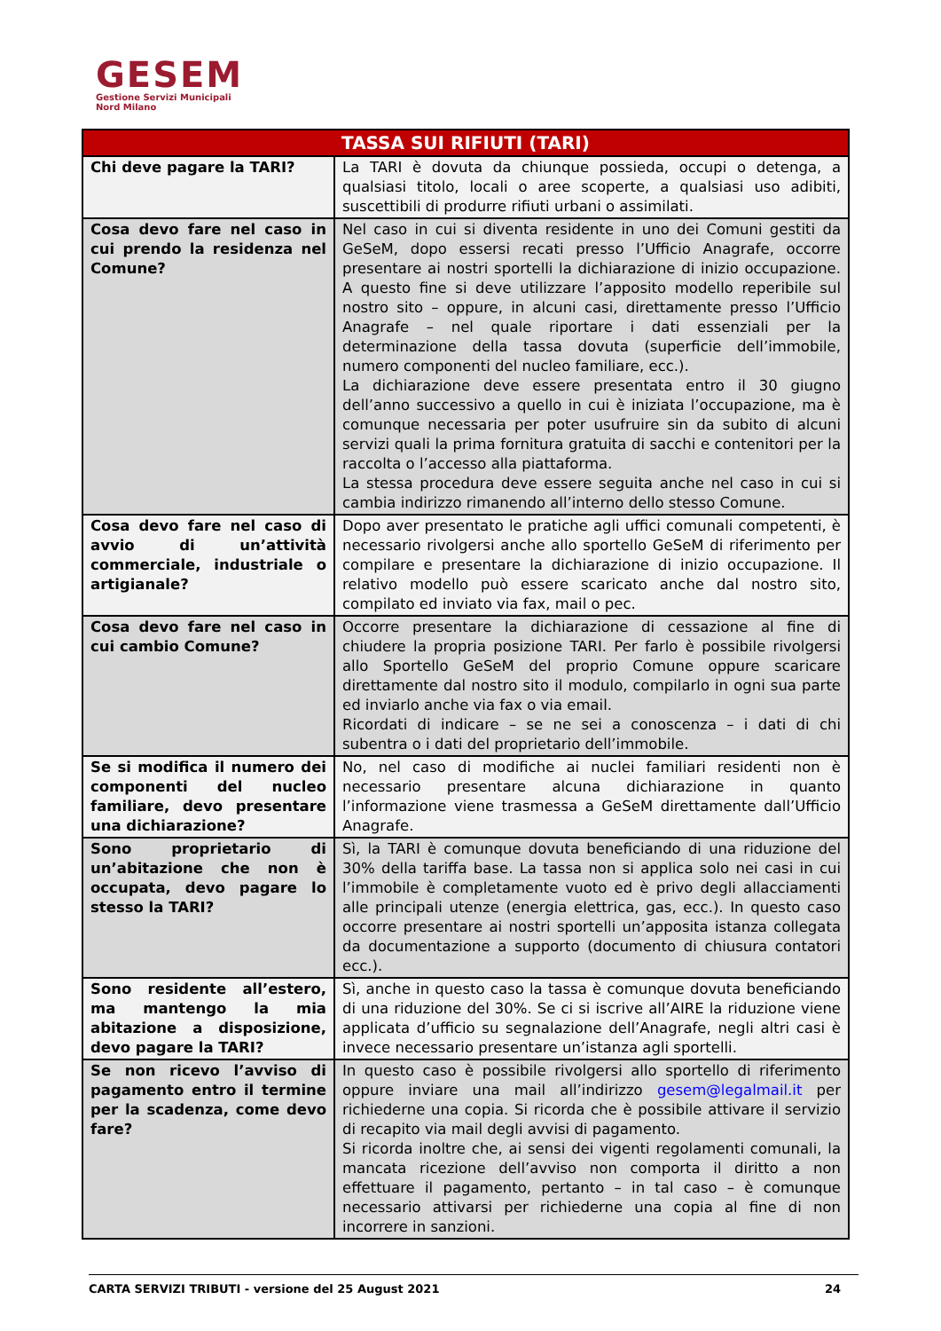GESEM
Gestione Servizi Municipali
Nord Milano
| TASSA SUI RIFIUTI (TARI) | |
| --- | --- |
| Chi deve pagare la TARI? | La TARI è dovuta da chiunque possieda, occupi o detenga, a qualsiasi titolo, locali o aree scoperte, a qualsiasi uso adibiti, suscettibili di produrre rifiuti urbani o assimilati. |
| Cosa devo fare nel caso in cui prendo la residenza nel Comune? | Nel caso in cui si diventa residente in uno dei Comuni gestiti da GeSeM, dopo essersi recati presso l’Ufficio Anagrafe, occorre presentare ai nostri sportelli la dichiarazione di inizio occupazione. A questo fine si deve utilizzare l’apposito modello reperibile sul nostro sito – oppure, in alcuni casi, direttamente presso l’Ufficio Anagrafe – nel quale riportare i dati essenziali per la determinazione della tassa dovuta (superficie dell’immobile, numero componenti del nucleo familiare, ecc.). La dichiarazione deve essere presentata entro il 30 giugno dell’anno successivo a quello in cui è iniziata l’occupazione, ma è comunque necessaria per poter usufruire sin da subito di alcuni servizi quali la prima fornitura gratuita di sacchi e contenitori per la raccolta o l’accesso alla piattaforma. La stessa procedura deve essere seguita anche nel caso in cui si cambia indirizzo rimanendo all’interno dello stesso Comune. |
| Cosa devo fare nel caso di avvio di un’attività commerciale, industriale o artigianale? | Dopo aver presentato le pratiche agli uffici comunali competenti, è necessario rivolgersi anche allo sportello GeSeM di riferimento per compilare e presentare la dichiarazione di inizio occupazione. Il relativo modello può essere scaricato anche dal nostro sito, compilato ed inviato via fax, mail o pec. |
| Cosa devo fare nel caso in cui cambio Comune? | Occorre presentare la dichiarazione di cessazione al fine di chiudere la propria posizione TARI. Per farlo è possibile rivolgersi allo Sportello GeSeM del proprio Comune oppure scaricare direttamente dal nostro sito il modulo, compilarlo in ogni sua parte ed inviarlo anche via fax o via email. Ricordati di indicare – se ne sei a conoscenza – i dati di chi subentra o i dati del proprietario dell’immobile. |
| Se si modifica il numero dei componenti del nucleo familiare, devo presentare una dichiarazione? | No, nel caso di modifiche ai nuclei familiari residenti non è necessario presentare alcuna dichiarazione in quanto l’informazione viene trasmessa a GeSeM direttamente dall’Ufficio Anagrafe. |
| Sono proprietario di un’abitazione che non è occupata, devo pagare lo stesso la TARI? | Sì, la TARI è comunque dovuta beneficiando di una riduzione del 30% della tariffa base. La tassa non si applica solo nei casi in cui l’immobile è completamente vuoto ed è privo degli allacciamenti alle principali utenze (energia elettrica, gas, ecc.). In questo caso occorre presentare ai nostri sportelli un’apposita istanza collegata da documentazione a supporto (documento di chiusura contatori ecc.). |
| Sono residente all’estero, ma mantengo la mia abitazione a disposizione, devo pagare la TARI? | Sì, anche in questo caso la tassa è comunque dovuta beneficiando di una riduzione del 30%. Se ci si iscrive all’AIRE la riduzione viene applicata d’ufficio su segnalazione dell’Anagrafe, negli altri casi è invece necessario presentare un’istanza agli sportelli. |
| Se non ricevo l’avviso di pagamento entro il termine per la scadenza, come devo fare? | In questo caso è possibile rivolgersi allo sportello di riferimento oppure inviare una mail all’indirizzo gesem@legalmail.it per richiederne una copia. Si ricorda che è possibile attivare il servizio di recapito via mail degli avvisi di pagamento. Si ricorda inoltre che, ai sensi dei vigenti regolamenti comunali, la mancata ricezione dell’avviso non comporta il diritto a non effettuare il pagamento, pertanto – in tal caso – è comunque necessario attivarsi per richiederne una copia al fine di non incorrere in sanzioni. |
CARTA SERVIZI TRIBUTI - versione del 25 August 2021 24